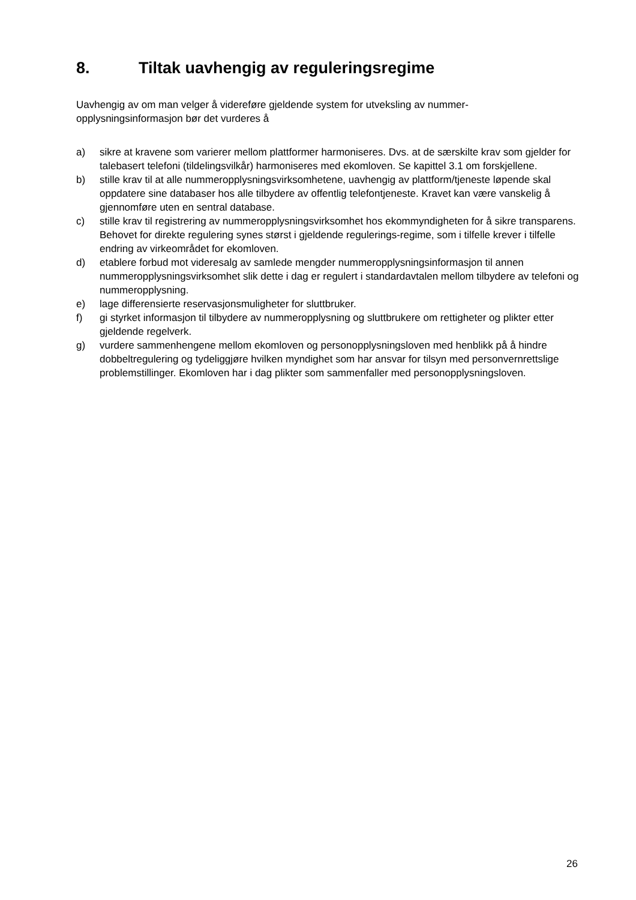8. Tiltak uavhengig av reguleringsregime
Uavhengig av om man velger å videreføre gjeldende system for utveksling av nummer-
opplysningsinformasjon bør det vurderes å
a) sikre at kravene som varierer mellom plattformer harmoniseres. Dvs. at de særskilte krav som gjelder for talebasert telefoni (tildelingsvilkår) harmoniseres med ekomloven. Se kapittel 3.1 om forskjellene.
b) stille krav til at alle nummeropplysningsvirksomhetene, uavhengig av plattform/tjeneste løpende skal oppdatere sine databaser hos alle tilbydere av offentlig telefontjeneste. Kravet kan være vanskelig å gjennomføre uten en sentral database.
c) stille krav til registrering av nummeropplysningsvirksomhet hos ekommyndigheten for å sikre transparens. Behovet for direkte regulering synes størst i gjeldende regulerings-regime, som i tilfelle krever i tilfelle endring av virkeområdet for ekomloven.
d) etablere forbud mot videresalg av samlede mengder nummeropplysningsinformasjon til annen nummeropplysningsvirksomhet slik dette i dag er regulert i standardavtalen mellom tilbydere av telefoni og nummeropplysning.
e) lage differensierte reservasjonsmuligheter for sluttbruker.
f) gi styrket informasjon til tilbydere av nummeropplysning og sluttbrukere om rettigheter og plikter etter gjeldende regelverk.
g) vurdere sammenhengene mellom ekomloven og personopplysningsloven med henblikk på å hindre dobbeltregulering og tydeliggjøre hvilken myndighet som har ansvar for tilsyn med personvernrettslige problemstillinger. Ekomloven har i dag plikter som sammenfaller med personopplysningsloven.
26